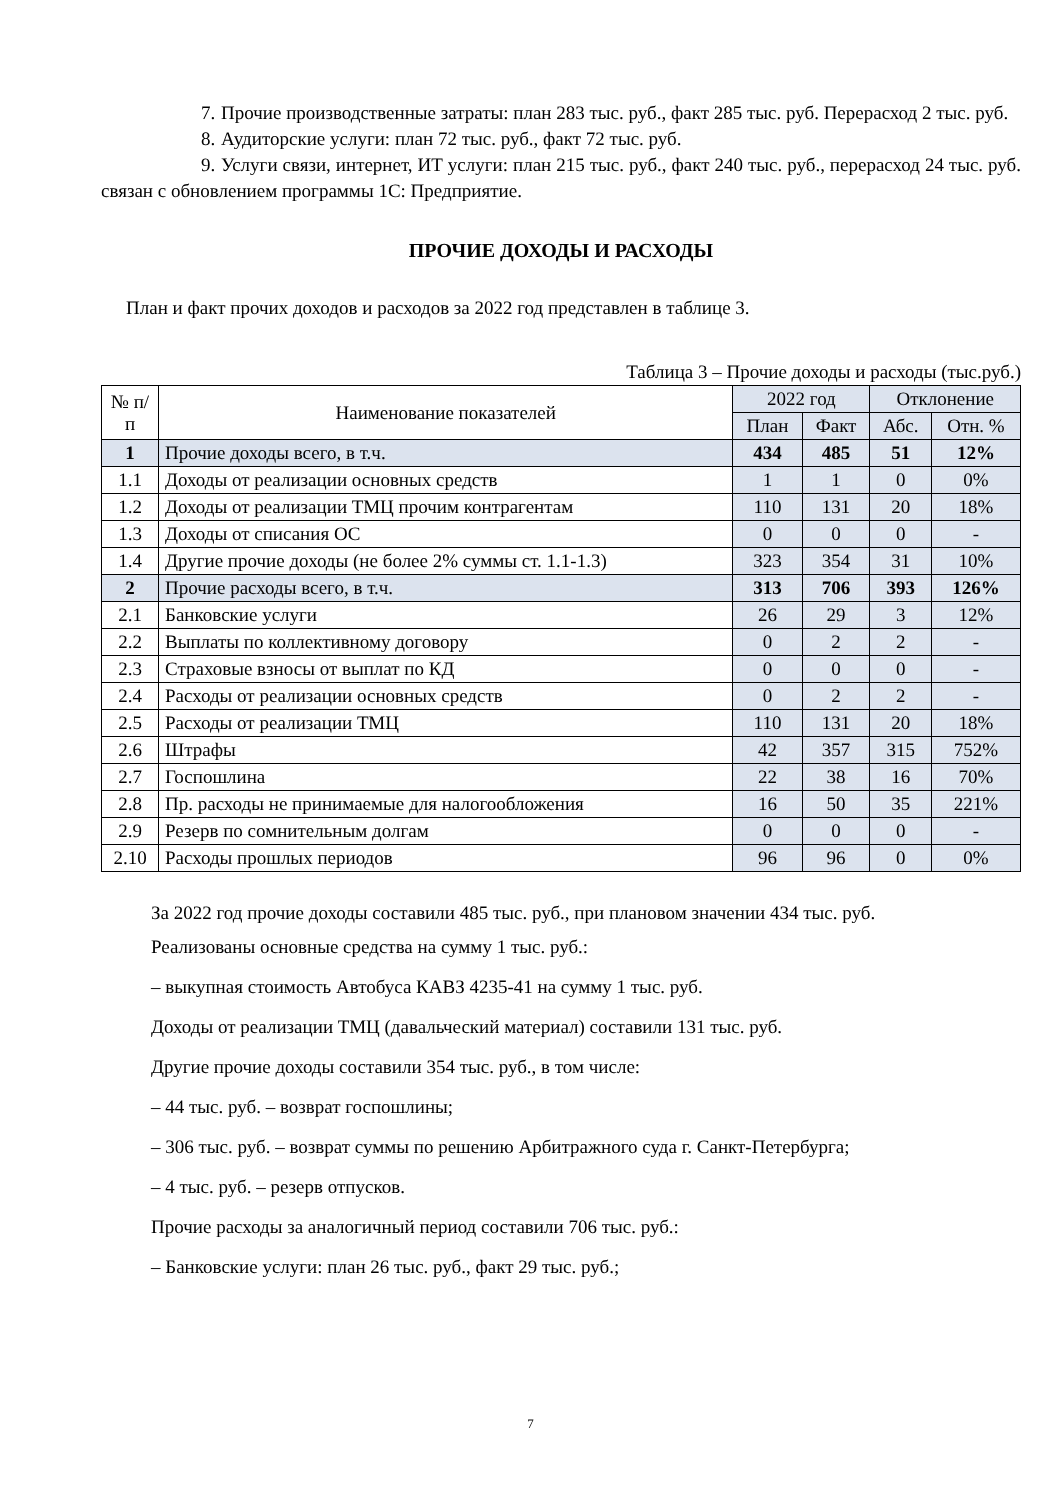7. Прочие производственные затраты: план 283 тыс. руб., факт 285 тыс. руб. Перерасход 2 тыс. руб.
8. Аудиторские услуги: план 72 тыс. руб., факт 72 тыс. руб.
9. Услуги связи, интернет, ИТ услуги: план 215 тыс. руб., факт 240 тыс. руб., перерасход 24 тыс. руб. связан с обновлением программы 1С: Предприятие.
ПРОЧИЕ ДОХОДЫ И РАСХОДЫ
План и факт прочих доходов и расходов за 2022 год представлен в таблице 3.
Таблица 3 – Прочие доходы и расходы (тыс.руб.)
| № п/п | Наименование показателей | 2022 год | | Отклонение | |
| --- | --- | --- | --- | --- | --- |
| | | План | Факт | Абс. | Отн. % |
| 1 | Прочие доходы всего, в т.ч. | 434 | 485 | 51 | 12% |
| 1.1 | Доходы от реализации основных средств | 1 | 1 | 0 | 0% |
| 1.2 | Доходы от реализации ТМЦ прочим контрагентам | 110 | 131 | 20 | 18% |
| 1.3 | Доходы от списания ОС | 0 | 0 | 0 | - |
| 1.4 | Другие прочие доходы (не более 2% суммы ст. 1.1-1.3) | 323 | 354 | 31 | 10% |
| 2 | Прочие расходы всего, в т.ч. | 313 | 706 | 393 | 126% |
| 2.1 | Банковские услуги | 26 | 29 | 3 | 12% |
| 2.2 | Выплаты по коллективному договору | 0 | 2 | 2 | - |
| 2.3 | Страховые взносы от выплат по КД | 0 | 0 | 0 | - |
| 2.4 | Расходы от реализации основных средств | 0 | 2 | 2 | - |
| 2.5 | Расходы от реализации ТМЦ | 110 | 131 | 20 | 18% |
| 2.6 | Штрафы | 42 | 357 | 315 | 752% |
| 2.7 | Госпошлина | 22 | 38 | 16 | 70% |
| 2.8 | Пр. расходы не принимаемые для налогообложения | 16 | 50 | 35 | 221% |
| 2.9 | Резерв по сомнительным долгам | 0 | 0 | 0 | - |
| 2.10 | Расходы прошлых периодов | 96 | 96 | 0 | 0% |
За 2022 год прочие доходы составили 485 тыс. руб., при плановом значении 434 тыс. руб.
Реализованы основные средства на сумму 1 тыс. руб.:
– выкупная стоимость Автобуса КАВЗ 4235-41 на сумму 1 тыс. руб.
Доходы от реализации ТМЦ (давальческий материал) составили 131 тыс. руб.
Другие прочие доходы составили 354 тыс. руб., в том числе:
– 44 тыс. руб. – возврат госпошлины;
– 306 тыс. руб. – возврат суммы по решению Арбитражного суда г. Санкт-Петербурга;
– 4 тыс. руб. – резерв отпусков.
Прочие расходы за аналогичный период составили 706 тыс. руб.:
– Банковские услуги: план 26 тыс. руб., факт 29 тыс. руб.;
7